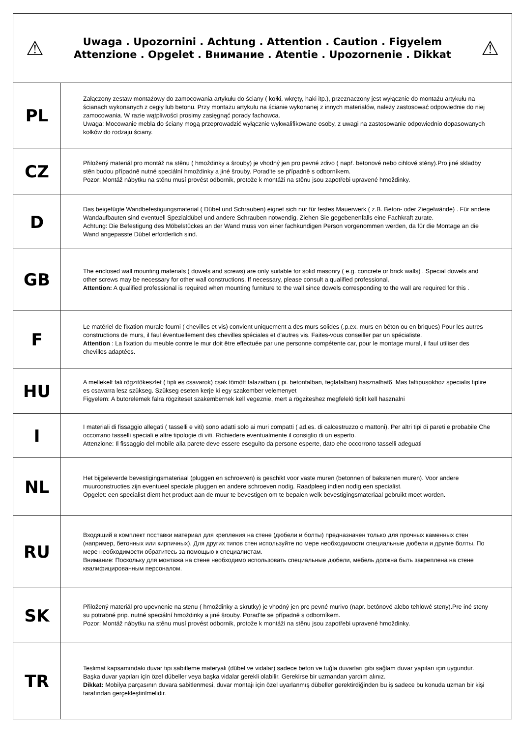| ⚠ Uwaga . Upozornini . Achtung . Attention . Caution . Figyelem Attenzione . Opgelet . Внимание . Atentie . Upozornenie . Dikkat ⚠ | |
| PL | Załączony zestaw montażowy do zamocowania artykułu do ściany ( kołki, wkręty, haki itp.), przeznaczony jest wyłącznie do montażu artykułu na ścianach wykonanych z cegły lub betonu. Przy montażu artykułu na ścianie wykonanej z innych materiałów, należy zastosować odpowiednie do niej zamocowania. W razie wątpliwości prosimy zasięgnąć porady fachowca. Uwaga: Mocowanie mebla do ściany mogą przeprowadzić wyłącznie wykwalifikowane osoby, z uwagi na zastosowanie odpowiednio dopasowanych kołków do rodzaju ściany. |
| CZ | Přiložený materiál pro montáž na stěnu ( hmoždinky a šrouby) je vhodný jen pro pevné zdivo ( např. betonové nebo cihlové stěny).Pro jiné skladby stěn budou případně nutné speciální hmoždinky a jiné šrouby. Porad'te se případně s odborníkem. Pozor: Montáž nábytku na stěnu musí provést odbornik, protože k montáži na stěnu jsou zapotřebi upravené hmoždinky. |
| D | Das beigefügte Wandbefestigungsmaterial ( Dübel und Schrauben) eignet sich nur für festes Mauerwerk ( z.B. Beton- oder Ziegelwände) . Für andere Wandaufbauten sind eventuell Spezialdübel und andere Schrauben notwendig. Ziehen Sie gegebenenfalls eine Fachkraft zurate. Achtung: Die Befestigung des Möbelstückes an der Wand muss von einer fachkundigen Person vorgenommen werden, da für die Montage an die Wand angepasste Dübel erforderlich sind. |
| GB | The enclosed wall mounting materials ( dowels and screws) are only suitable for solid masonry ( e.g. concrete or brick walls) . Special dowels and other screws may be necessary for other wall constructions. If necessary, please consult a qualified professional. Attention: A qualified professional is required when mounting furniture to the wall since dowels corresponding to the wall are required for this . |
| F | Le matériel de fixation murale fourni ( chevilles et vis) convient uniquement a des murs solides (.p.ex. murs en béton ou en briques) Pour les autres constructions de murs, il faul éventuellement des chevilles spéciales et d'autres vis. Faites-vous conseiller par un spécialiste. Attention : La fixation du meuble contre le mur doit être effectuée par une personne compétente car, pour le montage mural, il faul utiliser des chevilles adaptées. |
| HU | A mellekelt fali rögzitökeszlet ( tipli es csavarok) csak tömött falazatban ( pi. betonfalban, teglafalban) hasznalhat6. Mas faltipusokhoz specialis tiplire es csavarra lesz szükseg. Szükseg eseten kerje ki egy szakember velemenyet Figyelem: A butorelemek falra rögziteset szakembernek kell vegeznie, mert a rögziteshez megfelelö tiplit kell hasznalni |
| I | I materiali di fissaggio allegati ( tasselli e viti) sono adatti solo ai muri compatti ( ad.es. di calcestruzzo o mattoni). Per altri tipi di pareti e probabile Che occorrano tasselli speciali e altre tipologie di viti. Richiedere eventualmente il consiglio di un esperto. Attenzione: Il fissaggio del mobile alla parete deve essere eseguito da persone esperte, dato ehe occorrono tasselli adeguati |
| NL | Het bijgeleverde bevestigingsmateriaal (pluggen en schroeven) is geschikt voor vaste muren (betonnen of bakstenen muren). Voor andere muurconstructies zijn eventueel speciale pluggen en andere schroeven nodig. Raadpleeg indien nodig een specialist. Opgelet: een specialist dient het product aan de muur te bevestigen om te bepalen welk bevestigingsmateriaal gebruikt moet worden. |
| RU | Входящий в комплект поставки материал для крепления на стене (дюбели и болты) предназначен только для прочных каменных стен (например, бетонных или кирпичных). Для других типов стен используйте по мере необходимости специальные дюбели и другие болты. По мере необходимости обратитесь за помощью к специалистам. Внимание: Поскольку для монтажа на стене необходимо использовать специальные дюбели, мебель должна быть закреплена на стене квалифицированным персоналом. |
| SK | Přiložený materiál pro upevnenie na stenu ( hmoždinky a skrutky) je vhodný jen pre pevné murivo (napr. betónové alebo tehlowé steny).Pre iné steny su potrabné prip. nutné speciální hmoždinky a jiné šrouby. Porad'te se případně s odborníkem. Pozor: Montáž nábytku na stěnu musí provést odbornik, protože k montáži na stěnu jsou zapotřebi upravené hmoždinky. |
| TR | Teslimat kapsamındaki duvar tipi sabitleme materyali (dübel ve vidalar) sadece beton ve tuğla duvarları gibi sağlam duvar yapıları için uygundur. Başka duvar yapıları için özel dübeller veya başka vidalar gerekli olabilir. Gerekirse bir uzmandan yardım alınız. Dikkat: Mobilya parçasının duvara sabitlenmesi, duvar montajı için özel uyarlanmış dübeller gerektirdiğinden bu iş sadece bu konuda uzman bir kişi tarafından gerçekleştirilmelidir. |